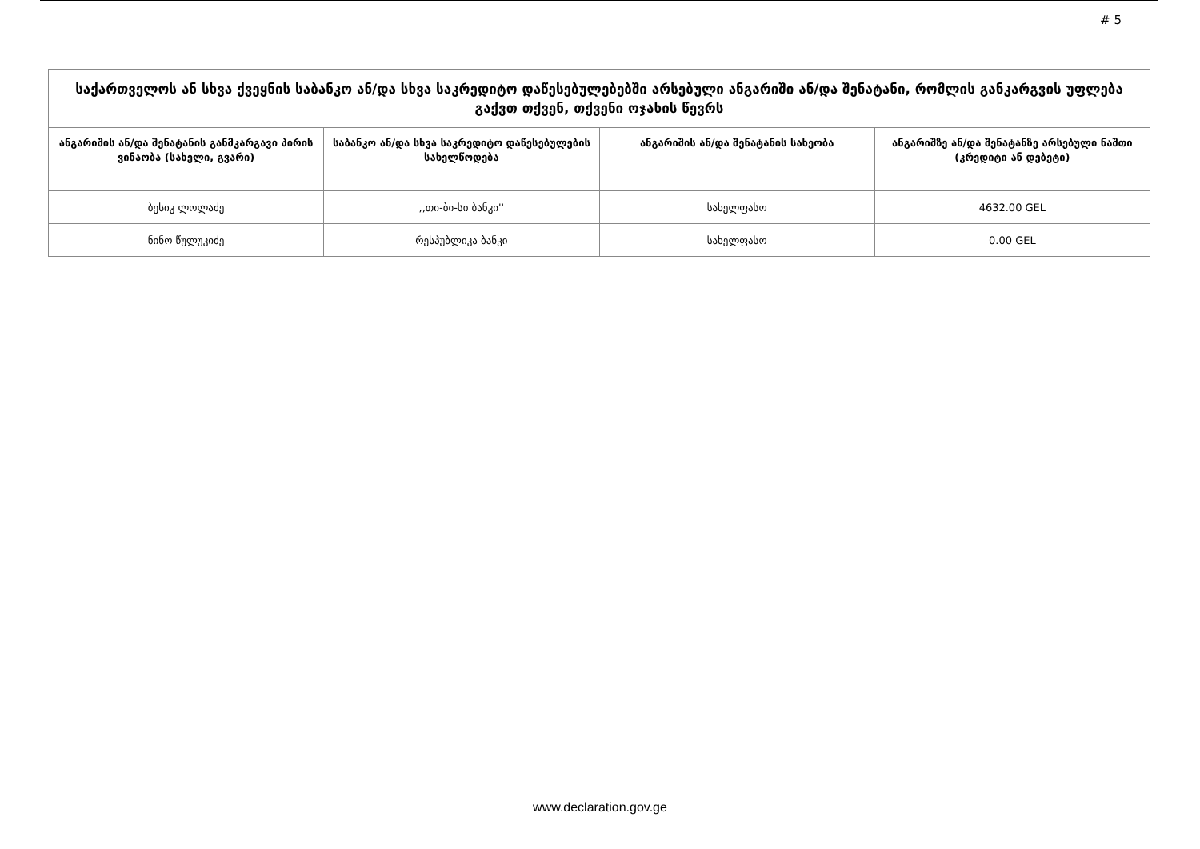# 5
| საქართველოს ან სხვა ქვეყნის საბანკო ან/და სხვა საკრედიტო დაწესებულებებში არსებული ანგარიში ან/და შენატანი, რომლის განკარგვის უფლება გაქვთ თქვენ, თქვენი ოჯახის წევრს | | | |
| ანგარიშის ან/და შენატანის განმკარგავი პირის ვინაობა (სახელი, გვარი) | საბანკო ან/და სხვა საკრედიტო დაწესებულების სახელწოდება | ანგარიშის ან/და შენატანის სახეობა | ანგარიშზე ან/და შენატანზე არსებული ნაშთი (კრედიტი ან დებეტი) |
| ბესიკ ლოლაძე | ,,თი-ბი-სი ბანკი'' | სახელფასო | 4632.00 GEL |
| ნინო წულუკიძე | რესპუბლიკა ბანკი | სახელფასო | 0.00 GEL |
www.declaration.gov.ge